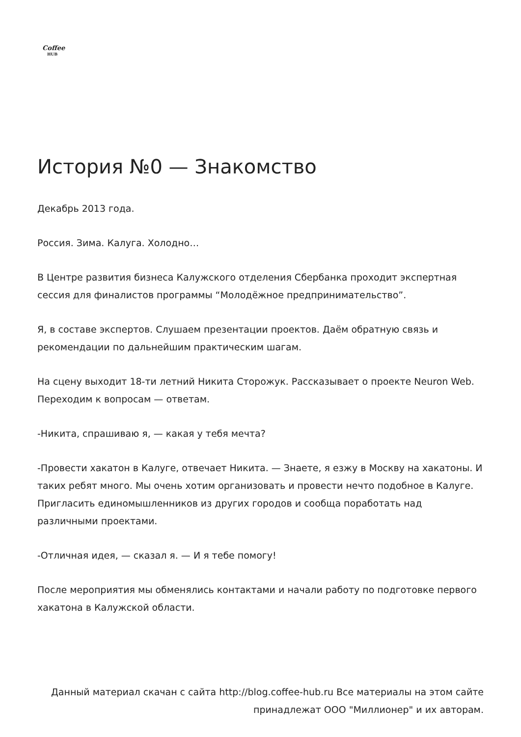Coffee
HUB
История №0 — Знакомство
Декабрь 2013 года.
Россия. Зима. Калуга. Холодно…
В Центре развития бизнеса Калужского отделения Сбербанка проходит экспертная сессия для финалистов программы “Молодёжное предпринимательство”.
Я, в составе экспертов. Слушаем презентации проектов. Даём обратную связь и рекомендации по дальнейшим практическим шагам.
На сцену выходит 18-ти летний Никита Сторожук. Рассказывает о проекте Neuron Web. Переходим к вопросам — ответам.
-Никита, спрашиваю я, — какая у тебя мечта?
-Провести хакатон в Калуге, отвечает Никита. — Знаете, я езжу в Москву на хакатоны. И таких ребят много. Мы очень хотим организовать и провести нечто подобное в Калуге. Пригласить единомышленников из других городов и сообща поработать над различными проектами.
-Отличная идея, — сказал я. — И я тебе помогу!
После мероприятия мы обменялись контактами и начали работу по подготовке первого хакатона в Калужской области.
Данный материал скачан с сайта http://blog.coffee-hub.ru Все материалы на этом сайте принадлежат ООО "Миллионер" и их авторам.